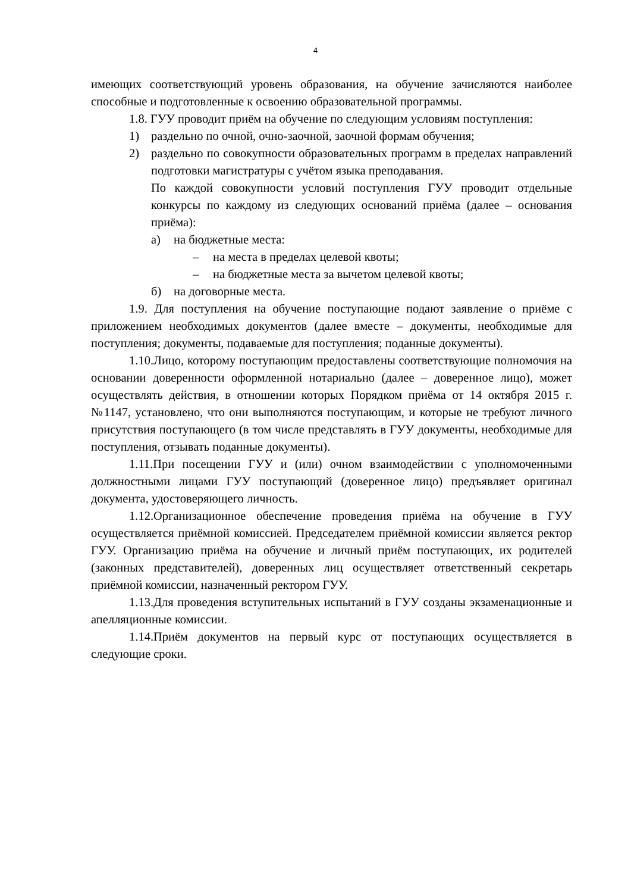4
имеющих соответствующий уровень образования, на обучение зачисляются наиболее способные и подготовленные к освоению образовательной программы.
1.8. ГУУ проводит приём на обучение по следующим условиям поступления:
1) раздельно по очной, очно-заочной, заочной формам обучения;
2) раздельно по совокупности образовательных программ в пределах направлений подготовки магистратуры с учётом языка преподавания.
По каждой совокупности условий поступления ГУУ проводит отдельные конкурсы по каждому из следующих оснований приёма (далее – основания приёма):
а) на бюджетные места:
– на места в пределах целевой квоты;
– на бюджетные места за вычетом целевой квоты;
б) на договорные места.
1.9. Для поступления на обучение поступающие подают заявление о приёме с приложением необходимых документов (далее вместе – документы, необходимые для поступления; документы, подаваемые для поступления; поданные документы).
1.10.Лицо, которому поступающим предоставлены соответствующие полномочия на основании доверенности оформленной нотариально (далее – доверенное лицо), может осуществлять действия, в отношении которых Порядком приёма от 14 октября 2015 г. №1147, установлено, что они выполняются поступающим, и которые не требуют личного присутствия поступающего (в том числе представлять в ГУУ документы, необходимые для поступления, отзывать поданные документы).
1.11.При посещении ГУУ и (или) очном взаимодействии с уполномоченными должностными лицами ГУУ поступающий (доверенное лицо) предъявляет оригинал документа, удостоверяющего личность.
1.12.Организационное обеспечение проведения приёма на обучение в ГУУ осуществляется приёмной комиссией. Председателем приёмной комиссии является ректор ГУУ. Организацию приёма на обучение и личный приём поступающих, их родителей (законных представителей), доверенных лиц осуществляет ответственный секретарь приёмной комиссии, назначенный ректором ГУУ.
1.13.Для проведения вступительных испытаний в ГУУ созданы экзаменационные и апелляционные комиссии.
1.14.Приём документов на первый курс от поступающих осуществляется в следующие сроки.